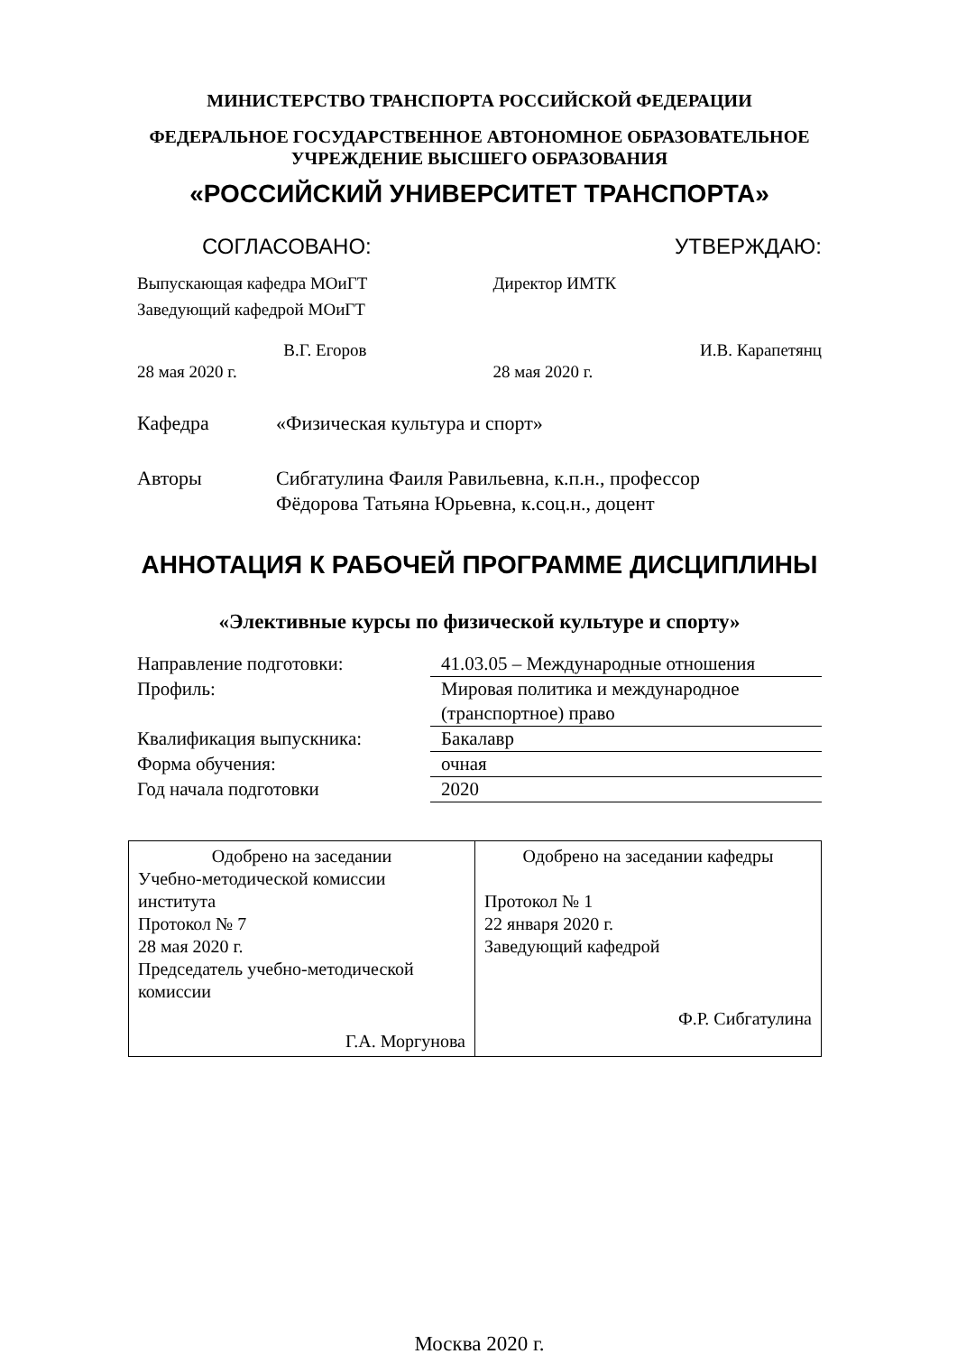МИНИСТЕРСТВО ТРАНСПОРТА РОССИЙСКОЙ ФЕДЕРАЦИИ
ФЕДЕРАЛЬНОЕ ГОСУДАРСТВЕННОЕ АВТОНОМНОЕ ОБРАЗОВАТЕЛЬНОЕ
УЧРЕЖДЕНИЕ ВЫСШЕГО ОБРАЗОВАНИЯ
«РОССИЙСКИЙ УНИВЕРСИТЕТ ТРАНСПОРТА»
СОГЛАСОВАНО: УТВЕРЖДАЮ:
Выпускающая кафедра МОиГТ
Заведующий кафедрой МОиГТ
В.Г. Егоров
28 мая 2020 г.
Директор ИМТК
И.В. Карапетянц
28 мая 2020 г.
Кафедра «Физическая культура и спорт»
Авторы Сибгатулина Фаиля Равильевна, к.п.н., профессор
Фёдорова Татьяна Юрьевна, к.соц.н., доцент
АННОТАЦИЯ К РАБОЧЕЙ ПРОГРАММЕ ДИСЦИПЛИНЫ
«Элективные курсы по физической культуре и спорту»
| Направление подготовки: | 41.03.05 – Международные отношения |
| Профиль: | Мировая политика и международное (транспортное) право |
| Квалификация выпускника: | Бакалавр |
| Форма обучения: | очная |
| Год начала подготовки | 2020 |
| Одобрено на заседании Учебно-методической комиссии института Протокол № 7 28 мая 2020 г. Председатель учебно-методической комиссии Г.А. Моргунова | Одобрено на заседании кафедры Протокол № 1 22 января 2020 г. Заведующий кафедрой Ф.Р. Сибгатулина |
Москва 2020 г.